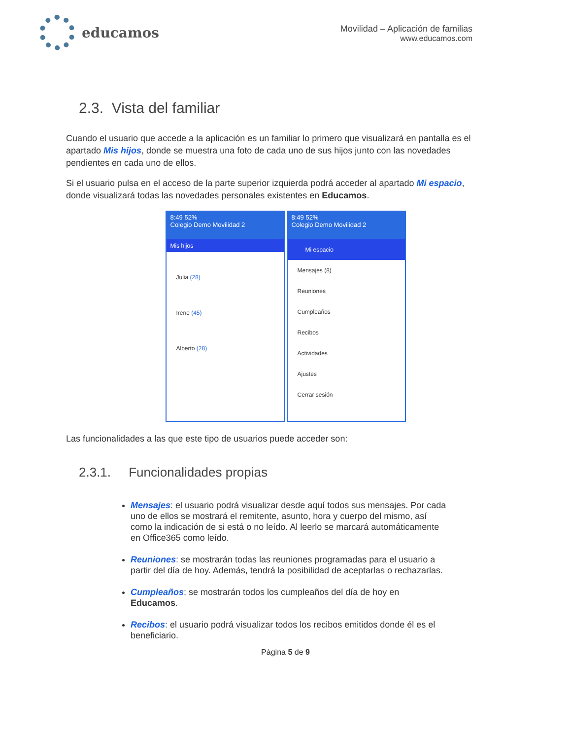educamos
Movilidad – Aplicación de familias
www.educamos.com
2.3. Vista del familiar
Cuando el usuario que accede a la aplicación es un familiar lo primero que visualizará en pantalla es el apartado Mis hijos, donde se muestra una foto de cada uno de sus hijos junto con las novedades pendientes en cada uno de ellos.
Si el usuario pulsa en el acceso de la parte superior izquierda podrá acceder al apartado Mi espacio, donde visualizará todas las novedades personales existentes en Educamos.
8:49 52%
Colegio Demo Movilidad 2
Mis hijos
Julia (28)
Irene (45)
Alberto (28)
8:49 52%
Colegio Demo Movilidad 2
Mi espacio
Mensajes (8)
Reuniones
Cumpleaños
Recibos
Actividades
Ajustes
Cerrar sesión
Las funcionalidades a las que este tipo de usuarios puede acceder son:
2.3.1. Funcionalidades propias
Mensajes: el usuario podrá visualizar desde aquí todos sus mensajes. Por cada uno de ellos se mostrará el remitente, asunto, hora y cuerpo del mismo, así como la indicación de si está o no leído. Al leerlo se marcará automáticamente en Office365 como leído.
Reuniones: se mostrarán todas las reuniones programadas para el usuario a partir del día de hoy. Además, tendrá la posibilidad de aceptarlas o rechazarlas.
Cumpleaños: se mostrarán todos los cumpleaños del día de hoy en Educamos.
Recibos: el usuario podrá visualizar todos los recibos emitidos donde él es el beneficiario.
Página 5 de 9